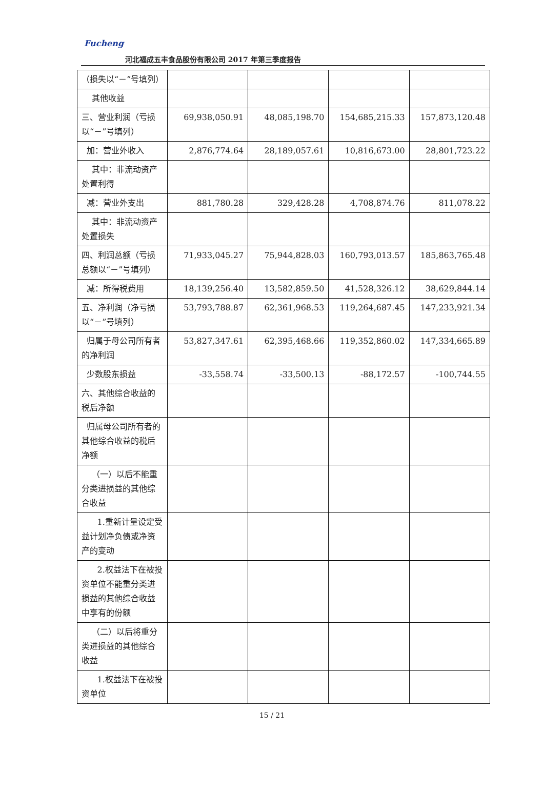Fucheng
河北福成五丰食品股份有限公司 2017 年第三季度报告
| （损失以“－”号填列） | | | | |
| 其他收益 | | | | |
| 三、营业利润（亏损以“－”号填列） | 69,938,050.91 | 48,085,198.70 | 154,685,215.33 | 157,873,120.48 |
| 加：营业外收入 | 2,876,774.64 | 28,189,057.61 | 10,816,673.00 | 28,801,723.22 |
| 其中：非流动资产处置利得 | | | | |
| 减：营业外支出 | 881,780.28 | 329,428.28 | 4,708,874.76 | 811,078.22 |
| 其中：非流动资产处置损失 | | | | |
| 四、利润总额（亏损总额以“－”号填列） | 71,933,045.27 | 75,944,828.03 | 160,793,013.57 | 185,863,765.48 |
| 减：所得税费用 | 18,139,256.40 | 13,582,859.50 | 41,528,326.12 | 38,629,844.14 |
| 五、净利润（净亏损以“－”号填列） | 53,793,788.87 | 62,361,968.53 | 119,264,687.45 | 147,233,921.34 |
| 归属于母公司所有者的净利润 | 53,827,347.61 | 62,395,468.66 | 119,352,860.02 | 147,334,665.89 |
| 少数股东损益 | -33,558.74 | -33,500.13 | -88,172.57 | -100,744.55 |
| 六、其他综合收益的税后净额 | | | | |
| 归属母公司所有者的其他综合收益的税后净额 | | | | |
| （一）以后不能重分类进损益的其他综合收益 | | | | |
| 1.重新计量设定受益计划净负债或净资产的变动 | | | | |
| 2.权益法下在被投资单位不能重分类进损益的其他综合收益中享有的份额 | | | | |
| （二）以后将重分类进损益的其他综合收益 | | | | |
| 1.权益法下在被投资单位 | | | | |
15 / 21